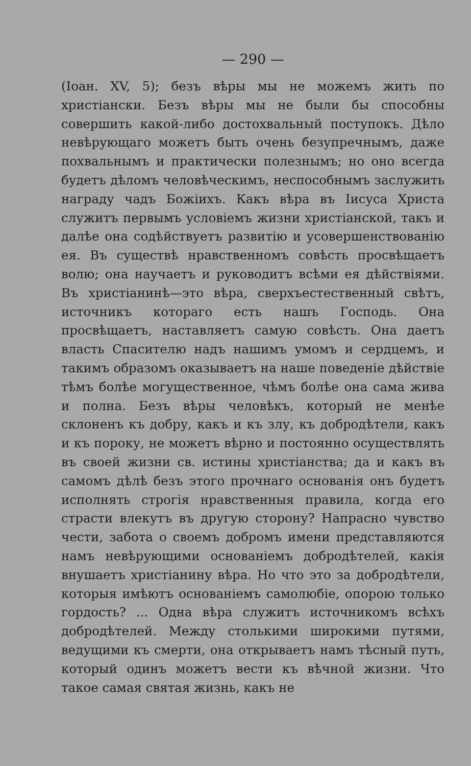— 290 —
(Іоан. XV, 5); безъ вѣры мы не можемъ жить по христіански. Безъ вѣры мы не были бы способны совершить какой-либо достохвальный поступокъ. Дѣло невѣрующаго можетъ быть очень безупречнымъ, даже похвальнымъ и практически полезнымъ; но оно всегда будетъ дѣломъ человѣческимъ, неспособнымъ заслужить награду чадъ Божіихъ. Какъ вѣра въ Іисуса Христа служитъ первымъ условіемъ жизни христіанской, такъ и далѣе она содѣйствуетъ развитію и усовершенствованію ея. Въ существѣ нравственномъ совѣсть просвѣщаетъ волю; она научаетъ и руководитъ всѣми ея дѣйствіями. Въ христіанинѣ—это вѣра, сверхъестественный свѣтъ, источникъ котораго есть нашъ Господь. Она просвѣщаетъ, наставляетъ самую совѣсть. Она даетъ власть Спасителю надъ нашимъ умомъ и сердцемъ, и такимъ образомъ оказываетъ на наше поведеніе дѣйствіе тѣмъ болѣе могущественное, чѣмъ болѣе она сама жива и полна. Безъ вѣры человѣкъ, который не менѣе склоненъ къ добру, какъ и къ злу, къ добродѣтели, какъ и къ пороку, не можетъ вѣрно и постоянно осуществлять въ своей жизни св. истины христіанства; да и какъ въ самомъ дѣлѣ безъ этого прочнаго основанія онъ будетъ исполнять строгія нравственныя правила, когда его страсти влекутъ въ другую сторону? Напрасно чувство чести, забота о своемъ добромъ имени представляются намъ невѣрующими основаніемъ добродѣтелей, какія внушаетъ христіанину вѣра. Но что это за добродѣтели, которыя имѣютъ основаніемъ самолюбіе, опорою только гордость? ... Одна вѣра служитъ источникомъ всѣхъ добродѣтелей. Между столькими широкими путями, ведущими къ смерти, она открываетъ намъ тѣсный путь, который одинъ можетъ вести къ вѣчной жизни. Что такое самая святая жизнь, какъ не